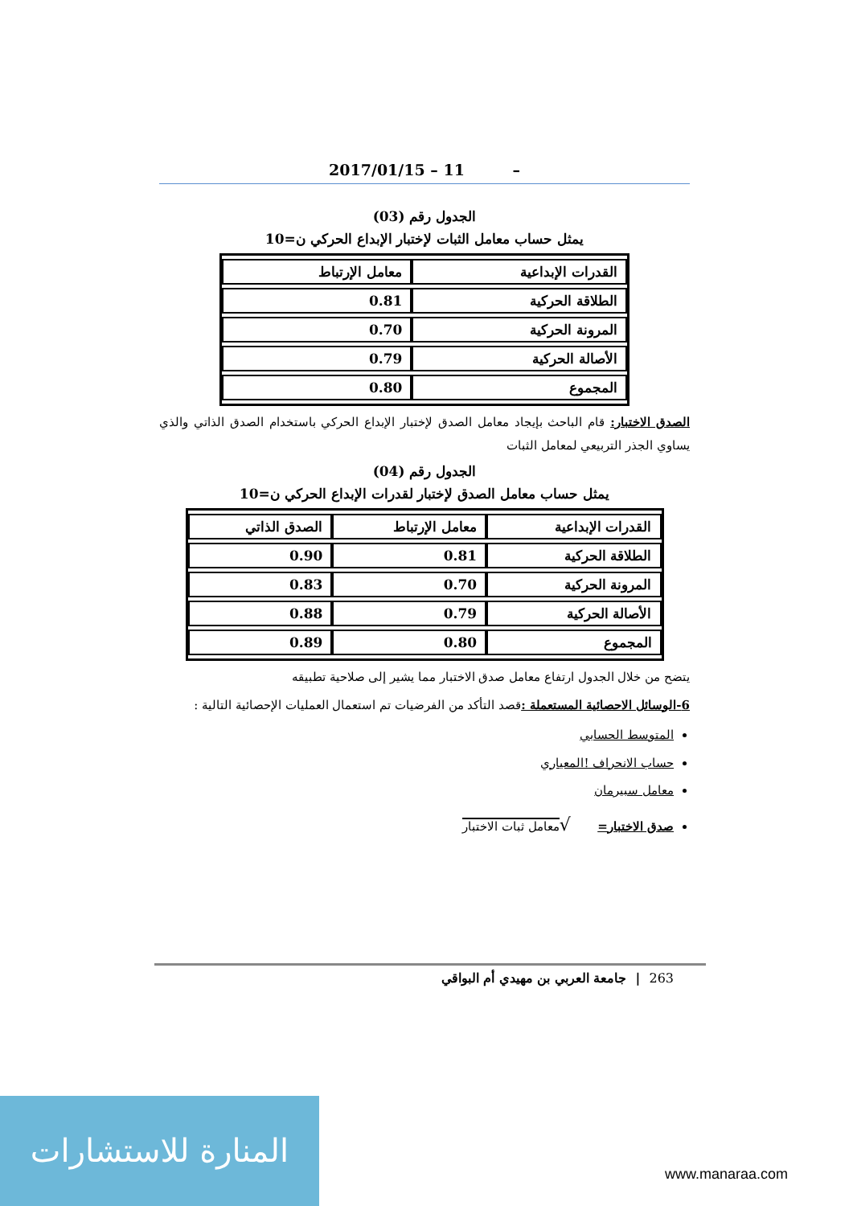2017/01/15 – 11 –
الجدول رقم (03)
يمثل حساب معامل الثبات لإختبار الإبداع الحركي ن=10
| القدرات الإبداعية | معامل الإرتباط |
| --- | --- |
| الطلاقة الحركية | 0.81 |
| المرونة الحركية | 0.70 |
| الأصالة الحركية | 0.79 |
| المجموع | 0.80 |
الصدق الاختبار: قام الباحث بإيجاد معامل الصدق لإختبار الإبداع الحركي باستخدام الصدق الذاتي والذي يساوي الجذر التربيعي لمعامل الثبات
الجدول رقم (04)
يمثل حساب معامل الصدق لإختبار لقدرات الإبداع الحركي ن=10
| القدرات الإبداعية | معامل الإرتباط | الصدق الذاتي |
| --- | --- | --- |
| الطلاقة الحركية | 0.81 | 0.90 |
| المرونة الحركية | 0.70 | 0.83 |
| الأصالة الحركية | 0.79 | 0.88 |
| المجموع | 0.80 | 0.89 |
يتضح من خلال الجدول ارتفاع معامل صدق الاختبار مما يشير إلى صلاحية تطبيقه
6-الوسائل الاحصائية المستعملة : قصد التأكد من الفرضيات تم استعمال العمليات الإحصائية التالية :
المتوسط الحسابي
حساب الانحراف !المعياري
معامل سبيرمان
صدق الاختبار= √معامل ثبات الاختبار
263 | جامعة العربي بن مهيدي أم البواقي
المنارة للاستشارات
www.manaraa.com